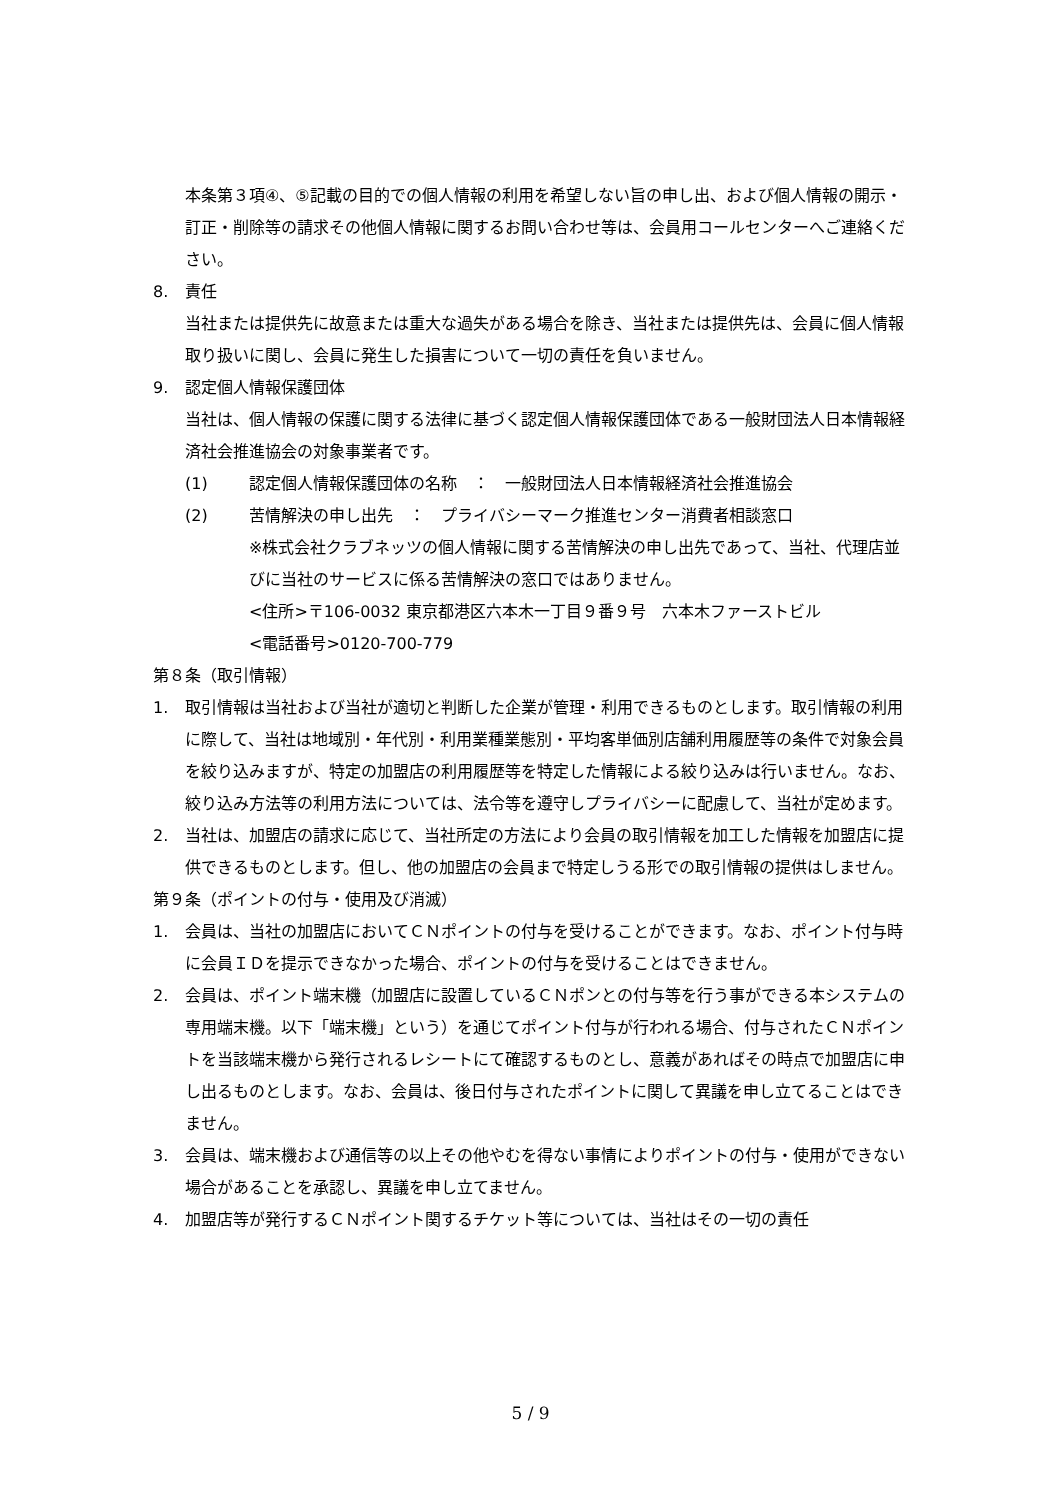本条第３項④、⑤記載の目的での個人情報の利用を希望しない旨の申し出、および個人情報の開示・訂正・削除等の請求その他個人情報に関するお問い合わせ等は、会員用コールセンターへご連絡ください。
8. 責任
当社または提供先に故意または重大な過失がある場合を除き、当社または提供先は、会員に個人情報取り扱いに関し、会員に発生した損害について一切の責任を負いません。
9. 認定個人情報保護団体
当社は、個人情報の保護に関する法律に基づく認定個人情報保護団体である一般財団法人日本情報経済社会推進協会の対象事業者です。
(1) 認定個人情報保護団体の名称　：　一般財団法人日本情報経済社会推進協会
(2) 苦情解決の申し出先　：　プライバシーマーク推進センター消費者相談窓口
※株式会社クラブネッツの個人情報に関する苦情解決の申し出先であって、当社、代理店並びに当社のサービスに係る苦情解決の窓口ではありません。
<住所>〒106-0032 東京都港区六本木一丁目９番９号　六本木ファーストビル
<電話番号>0120-700-779
第８条（取引情報）
1. 取引情報は当社および当社が適切と判断した企業が管理・利用できるものとします。取引情報の利用に際して、当社は地域別・年代別・利用業種業態別・平均客単価別店舗利用履歴等の条件で対象会員を絞り込みますが、特定の加盟店の利用履歴等を特定した情報による絞り込みは行いません。なお、絞り込み方法等の利用方法については、法令等を遵守しプライバシーに配慮して、当社が定めます。
2. 当社は、加盟店の請求に応じて、当社所定の方法により会員の取引情報を加工した情報を加盟店に提供できるものとします。但し、他の加盟店の会員まで特定しうる形での取引情報の提供はしません。
第９条（ポイントの付与・使用及び消滅）
1. 会員は、当社の加盟店においてＣＮポイントの付与を受けることができます。なお、ポイント付与時に会員ＩＤを提示できなかった場合、ポイントの付与を受けることはできません。
2. 会員は、ポイント端末機（加盟店に設置しているＣＮポンとの付与等を行う事ができる本システムの専用端末機。以下「端末機」という）を通じてポイント付与が行われる場合、付与されたＣＮポイントを当該端末機から発行されるレシートにて確認するものとし、意義があればその時点で加盟店に申し出るものとします。なお、会員は、後日付与されたポイントに関して異議を申し立てることはできません。
3. 会員は、端末機および通信等の以上その他やむを得ない事情によりポイントの付与・使用ができない場合があることを承認し、異議を申し立てません。
4. 加盟店等が発行するＣＮポイント関するチケット等については、当社はその一切の責任
5 / 9